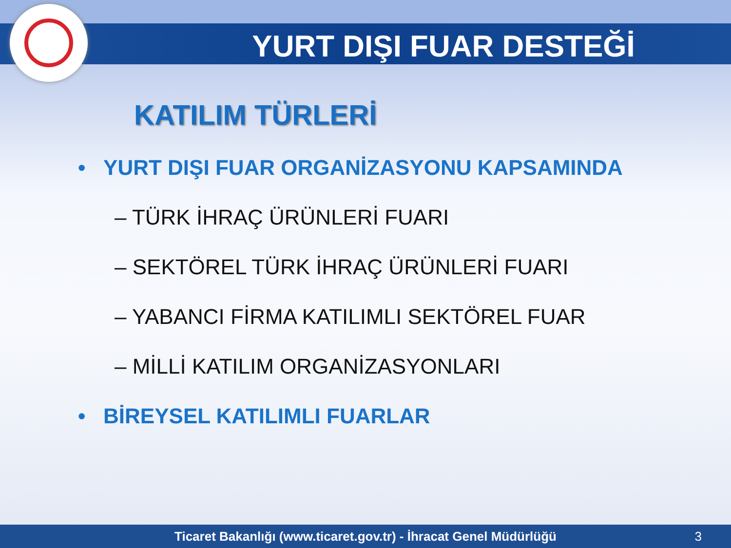YURT DIŞI FUAR DESTEĞİ
KATILIM TÜRLERİ
• YURT DIŞI FUAR ORGANİZASYONU KAPSAMINDA
– TÜRK İHRAÇ ÜRÜNLERİ FUARI
– SEKTÖREL TÜRK İHRAÇ ÜRÜNLERİ FUARI
– YABANCI FİRMA KATILIMLI SEKTÖREL FUAR
– MİLLİ KATILIM ORGANİZASYONLARI
• BİREYSEL KATILIMLI FUARLAR
Ticaret Bakanlığı (www.ticaret.gov.tr) - İhracat Genel Müdürlüğü 3